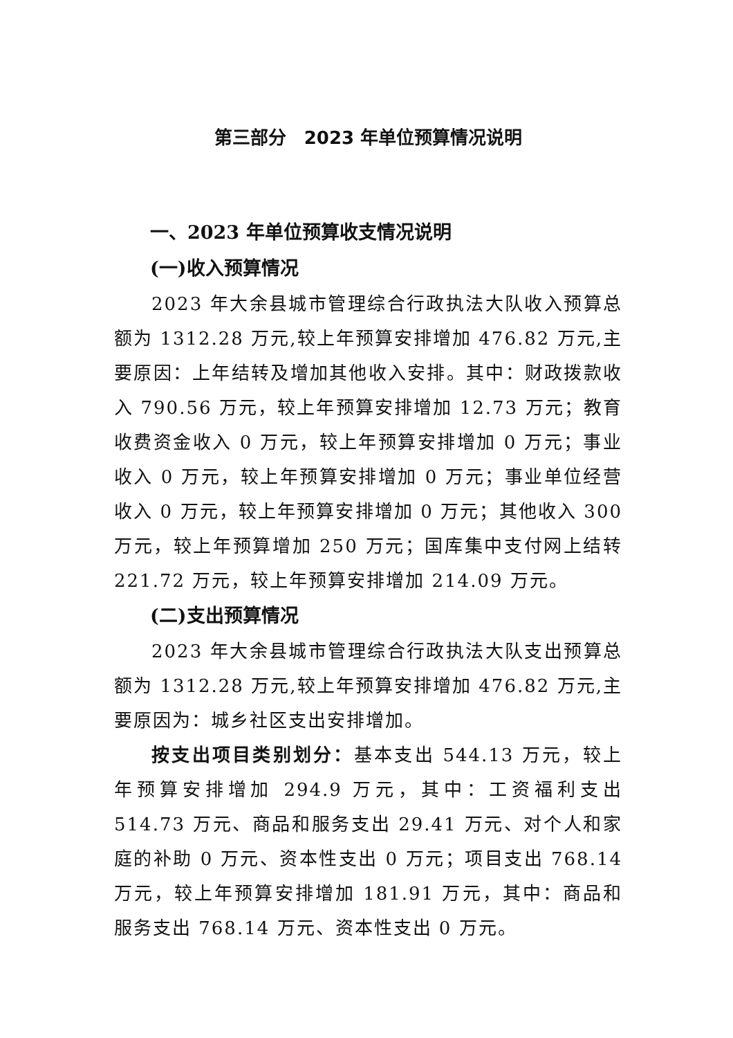第三部分　2023 年单位预算情况说明
一、2023 年单位预算收支情况说明
(一)收入预算情况
2023 年大余县城市管理综合行政执法大队收入预算总额为 1312.28 万元,较上年预算安排增加 476.82 万元,主要原因：上年结转及增加其他收入安排。其中：财政拨款收入 790.56 万元，较上年预算安排增加 12.73 万元；教育收费资金收入 0 万元，较上年预算安排增加 0 万元；事业收入 0 万元，较上年预算安排增加 0 万元；事业单位经营收入 0 万元，较上年预算安排增加 0 万元；其他收入 300 万元，较上年预算增加 250 万元；国库集中支付网上结转 221.72 万元，较上年预算安排增加 214.09 万元。
(二)支出预算情况
2023 年大余县城市管理综合行政执法大队支出预算总额为 1312.28 万元,较上年预算安排增加 476.82 万元,主要原因为：城乡社区支出安排增加。
按支出项目类别划分：基本支出 544.13 万元，较上年预算安排增加 294.9 万元，其中：工资福利支出 514.73 万元、商品和服务支出 29.41 万元、对个人和家庭的补助 0 万元、资本性支出 0 万元；项目支出 768.14 万元，较上年预算安排增加 181.91 万元，其中：商品和服务支出 768.14 万元、资本性支出 0 万元。